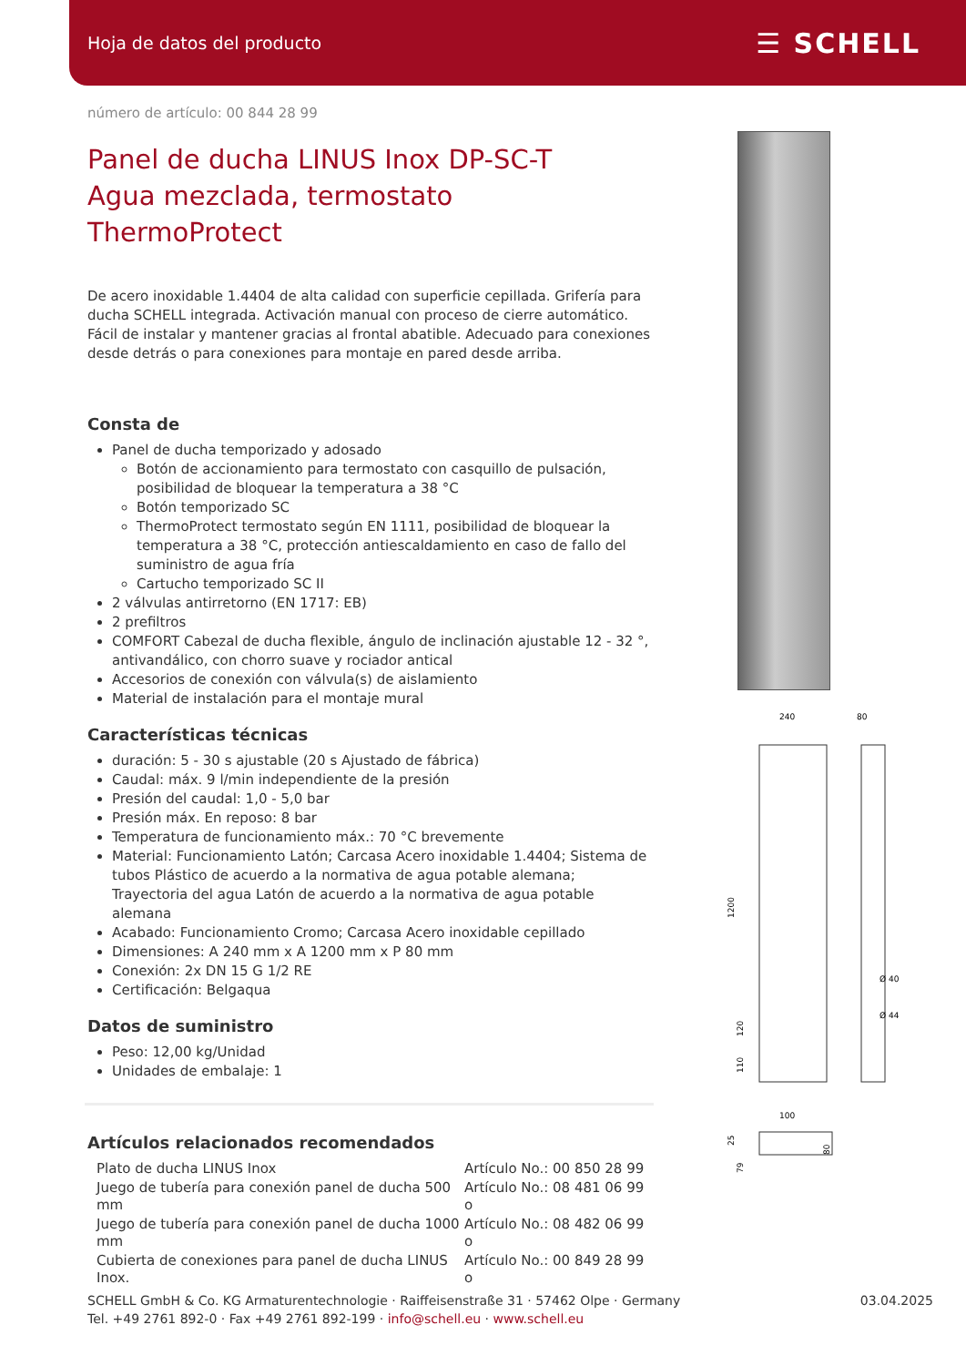Hoja de datos del producto ☰ SCHELL
número de artículo: 00 844 28 99
Panel de ducha LINUS Inox DP-SC-T
Agua mezclada, termostato ThermoProtect
De acero inoxidable 1.4404 de alta calidad con superficie cepillada. Grifería para ducha SCHELL integrada. Activación manual con proceso de cierre automático. Fácil de instalar y mantener gracias al frontal abatible. Adecuado para conexiones desde detrás o para conexiones para montaje en pared desde arriba.
Consta de
Panel de ducha temporizado y adosado
Botón de accionamiento para termostato con casquillo de pulsación, posibilidad de bloquear la temperatura a 38 °C
Botón temporizado SC
ThermoProtect termostato según EN 1111, posibilidad de bloquear la temperatura a 38 °C, protección antiescaldamiento en caso de fallo del suministro de agua fría
Cartucho temporizado SC II
2 válvulas antirretorno (EN 1717: EB)
2 prefiltros
COMFORT Cabezal de ducha flexible, ángulo de inclinación ajustable 12 - 32 °, antivandálico, con chorro suave y rociador antical
Accesorios de conexión con válvula(s) de aislamiento
Material de instalación para el montaje mural
Características técnicas
duración: 5 - 30 s ajustable (20 s Ajustado de fábrica)
Caudal: máx. 9 l/min independiente de la presión
Presión del caudal: 1,0 - 5,0 bar
Presión máx. En reposo: 8 bar
Temperatura de funcionamiento máx.: 70 °C brevemente
Material: Funcionamiento Latón; Carcasa Acero inoxidable 1.4404; Sistema de tubos Plástico de acuerdo a la normativa de agua potable alemana; Trayectoria del agua Latón de acuerdo a la normativa de agua potable alemana
Acabado: Funcionamiento Cromo; Carcasa Acero inoxidable cepillado
Dimensiones: A 240 mm x A 1200 mm x P 80 mm
Conexión: 2x DN 15 G 1/2 RE
Certificación: Belgaqua
Datos de suministro
Peso: 12,00 kg/Unidad
Unidades de embalaje: 1
Artículos relacionados recomendados
| Plato de ducha LINUS Inox | Artículo No.: 00 850 28 99 |
| Juego de tubería para conexión panel de ducha 500 mm | Artículo No.: 08 481 06 99 o |
| Juego de tubería para conexión panel de ducha 1000 mm | Artículo No.: 08 482 06 99 o |
| Cubierta de conexiones para panel de ducha LINUS Inox. | Artículo No.: 00 849 28 99 o |
240
80
1200
Ø 40
Ø 44
120
110
100
25
80
79
SCHELL GmbH & Co. KG Armaturentechnologie · Raiffeisenstraße 31 · 57462 Olpe · Germany
Tel. +49 2761 892-0 · Fax +49 2761 892-199 · info@schell.eu · www.schell.eu
03.04.2025